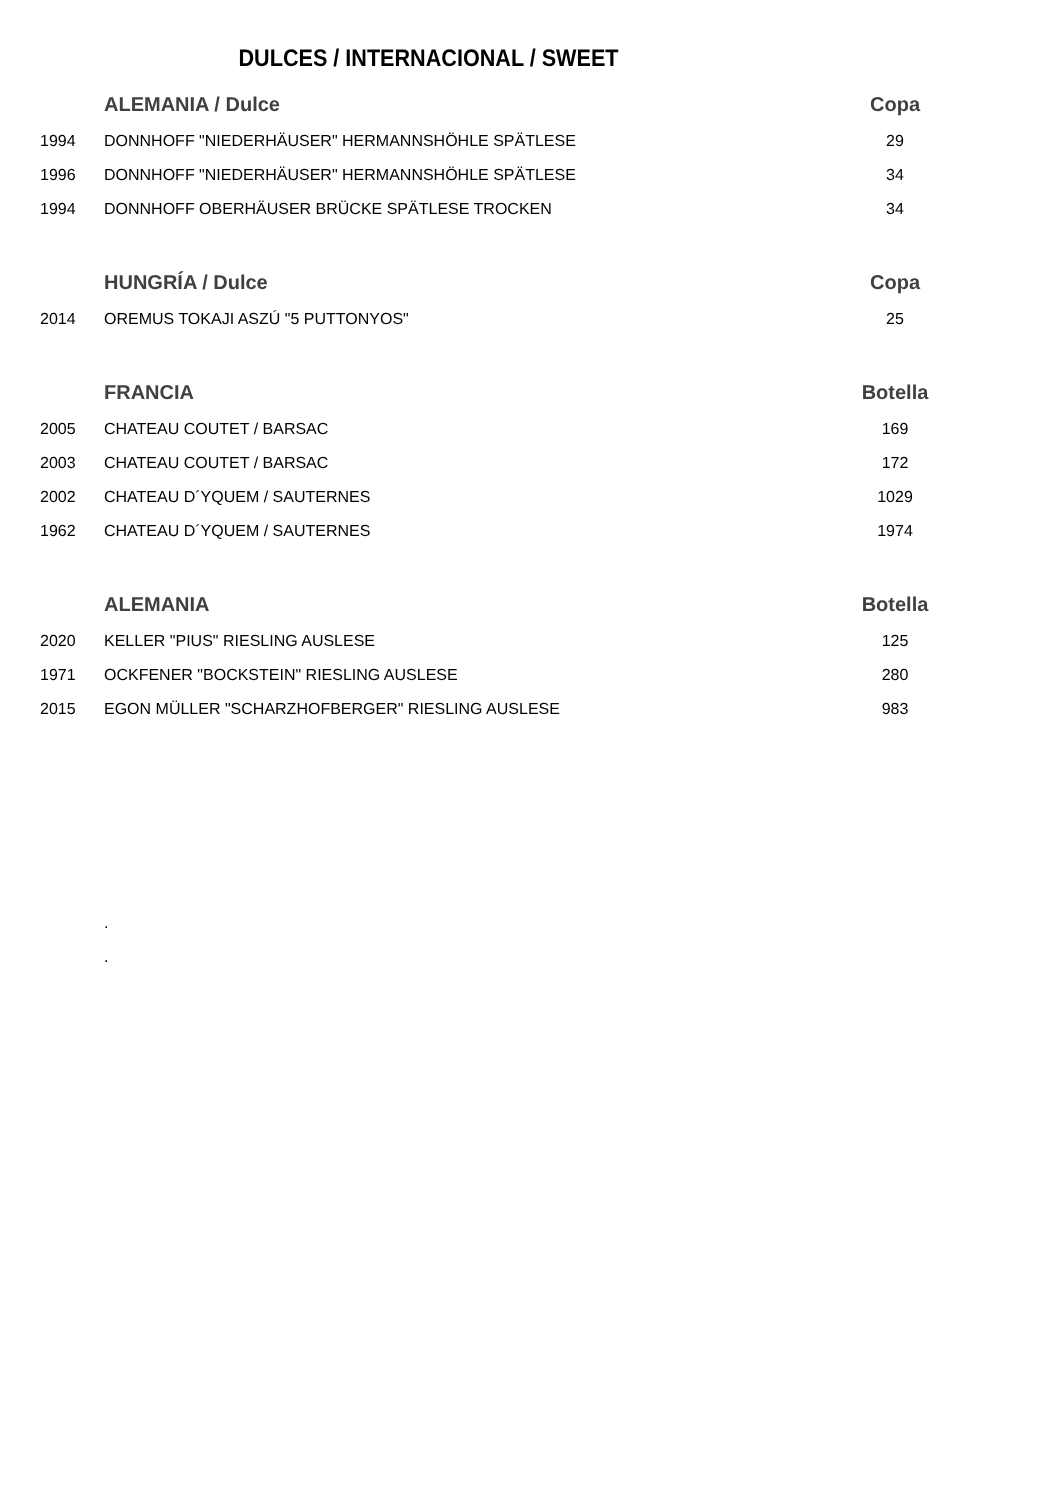DULCES / INTERNACIONAL / SWEET
| | ALEMANIA / Dulce | Copa |
| 1994 | DONNHOFF "NIEDERHÄUSER" HERMANNSHÖHLE SPÄTLESE | 29 |
| 1996 | DONNHOFF "NIEDERHÄUSER" HERMANNSHÖHLE SPÄTLESE | 34 |
| 1994 | DONNHOFF OBERHÄUSER BRÜCKE SPÄTLESE TROCKEN | 34 |
| | HUNGRÍA / Dulce | Copa |
| 2014 | OREMUS TOKAJI ASZÚ "5 PUTTONYOS" | 25 |
| | FRANCIA | Botella |
| 2005 | CHATEAU COUTET / BARSAC | 169 |
| 2003 | CHATEAU COUTET / BARSAC | 172 |
| 2002 | CHATEAU D´YQUEM / SAUTERNES | 1029 |
| 1962 | CHATEAU D´YQUEM / SAUTERNES | 1974 |
| | ALEMANIA | Botella |
| 2020 | KELLER "PIUS" RIESLING AUSLESE | 125 |
| 1971 | OCKFENER "BOCKSTEIN" RIESLING AUSLESE | 280 |
| 2015 | EGON MÜLLER "SCHARZHOFBERGER" RIESLING AUSLESE | 983 |
.
.